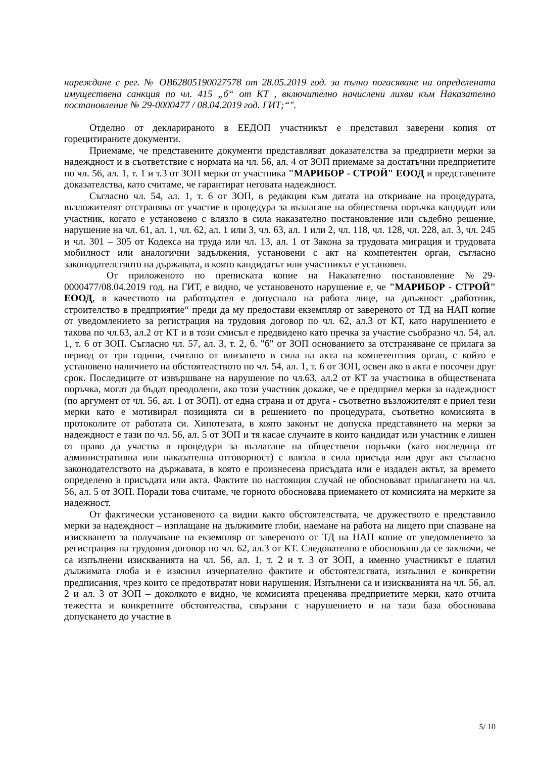нареждане с рег. № OB62805190027578 от 28.05.2019 год. за пълно погасяване на определената имуществена санкция по чл. 415 „б“ от КТ , включително начислени лихви към Наказателно постановление № 29-0000477 / 08.04.2019 год. ГИТ;“".
Отделно от декларираното в ЕЕДОП участникът е представил заверени копия от горецитираните документи.
Приемаме, че представените документи представляват доказателства за предприети мерки за надеждност и в съответствие с нормата на чл. 56, ал. 4 от ЗОП приемаме за достатъчни предприетите по чл. 56, ал. 1, т. 1 и т.3 от ЗОП мерки от участника "МАРИБОР - СТРОЙ" ЕООД и представените доказателства, като считаме, че гарантират неговата надеждност.
Съгласно чл. 54, ал. 1, т. 6 от ЗОП, в редакция към датата на откриване на процедурата, възложителят отстранява от участие в процедура за възлагане на обществена поръчка кандидат или участник, когато е установено с влязло в сила наказателно постановление или съдебно решение, нарушение на чл. 61, ал. 1, чл. 62, ал. 1 или 3, чл. 63, ал. 1 или 2, чл. 118, чл. 128, чл. 228, ал. 3, чл. 245 и чл. 301 – 305 от Кодекса на труда или чл. 13, ал. 1 от Закона за трудовата миграция и трудовата мобилност или аналогични задължения, установени с акт на компетентен орган, съгласно законодателството на държавата, в която кандидатът или участникът е установен.
От приложеното по преписката копие на Наказателно постановление №29-0000477/08.04.2019 год. на ГИТ, е видно, че установеното нарушение е, че "МАРИБОР - СТРОЙ" ЕООД, в качеството на работодател е допуснало на работа лице, на длъжност „работник, строителство в предприятие“ преди да му предостави екземпляр от завереното от ТД на НАП копие от уведомлението за регистрация на трудовия договор по чл. 62, ал.3 от КТ, като нарушението е такова по чл.63, ал.2 от КТ и в този смисъл е предвидено като пречка за участие съобразно чл. 54, ал. 1, т. 6 от ЗОП. Съгласно чл. 57, ал. 3, т. 2, б. "б" от ЗОП основанието за отстраняване се прилага за период от три години, считано от влизането в сила на акта на компетентния орган, с който е установено наличието на обстоятелството по чл. 54, ал. 1, т. 6 от ЗОП, освен ако в акта е посочен друг срок. Последиците от извършване на нарушение по чл.63, ал.2 от КТ за участника в обществената поръчка, могат да бъдат преодолени, ако този участник докаже, че е предприел мерки за надеждност (по аргумент от чл. 56, ал. 1 от ЗОП), от една страна и от друга - съответно възложителят е приел тези мерки като е мотивирал позицията си в решението по процедурата, съответно комисията в протоколите от работата си. Хипотезата, в която законът не допуска представянето на мерки за надеждност е тази по чл. 56, ал. 5 от ЗОП и тя касае случаите в които кандидат или участник е лишен от право да участва в процедури за възлагане на обществени поръчки (като последица от административна или наказателна отговорност) с влязла в сила присъда или друг акт съгласно законодателството на държавата, в която е произнесена присъдата или е издаден актът, за времето определено в присъдата или акта. Фактите по настоящия случай не обосновават прилагането на чл. 56, ал. 5 от ЗОП. Поради това считаме, че горното обосновава приемането от комисията на мерките за надежност.
От фактически установеното са видни както обстоятелствата, че дружеството е представило мерки за надеждност – изплащане на дължимите глоби, наемане на работа на лицето при спазване на изискването за получаване на екземпляр от завереното от ТД на НАП копие от уведомлението за регистрация на трудовия договор по чл. 62, ал.3 от КТ. Следователно е обосновано да се заключи, че са изпълнени изискванията на чл. 56, ал. 1, т. 2 и т. 3 от ЗОП, а именно участникът е платил дължимата глоба и е изяснил изчерпателно фактите и обстоятелствата, изпълнил е конкретни предписания, чрез които се предотвратят нови нарушения. Изпълнени са и изискванията на чл. 56, ал. 2 и ал. 3 от ЗОП – доколкото е видно, че комисията преценява предприетите мерки, като отчита тежестта и конкретните обстоятелства, свързани с нарушението и на тази база обосновава допускането до участие в
5/ 10